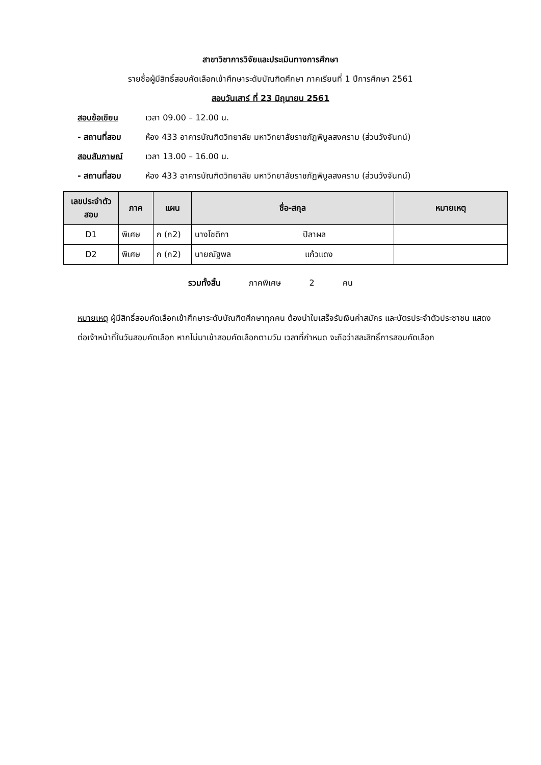สาขาวิชาการวิจัยและประเมินทางการศึกษา
รายชื่อผู้มีสิทธิ์สอบคัดเลือกเข้าศึกษาระดับบัณฑิตศึกษา ภาคเรียนที่ 1 ปีการศึกษา 2561
สอบวันเสาร์ ที่ 23 มิถุนายน 2561
สอบข้อเขียน เวลา 09.00 – 12.00 น.
- สถานที่สอบ ห้อง 433 อาคารบัณฑิตวิทยาลัย มหาวิทยาลัยราชภัฏพิบูลสงคราม (ส่วนวังจันทน์)
สอบสัมภาษณ์ เวลา 13.00 – 16.00 น.
- สถานที่สอบ ห้อง 433 อาคารบัณฑิตวิทยาลัย มหาวิทยาลัยราชภัฏพิบูลสงคราม (ส่วนวังจันทน์)
| เลขประจำตัวสอบ | ภาค | แผน | ชื่อ-สกุล | หมายเหตุ |
| --- | --- | --- | --- | --- |
| D1 | พิเศษ | ก (ก2) | นางโชติกา ปิลาผล | |
| D2 | พิเศษ | ก (ก2) | นายณัฐพล แก้วแดง | |
รวมทั้งสิ้น ภาคพิเศษ 2 คน
หมายเหตุ ผู้มีสิทธิ์สอบคัดเลือกเข้าศึกษาระดับบัณฑิตศึกษาทุกคน ต้องนำใบเสร็จรับเงินค่าสมัคร และบัตรประจำตัวประชาชน แสดงต่อเจ้าหน้าที่ในวันสอบคัดเลือก หากไม่มาเข้าสอบคัดเลือกตามวัน เวลาที่กำหนด จะถือว่าสละสิทธิ์การสอบคัดเลือก